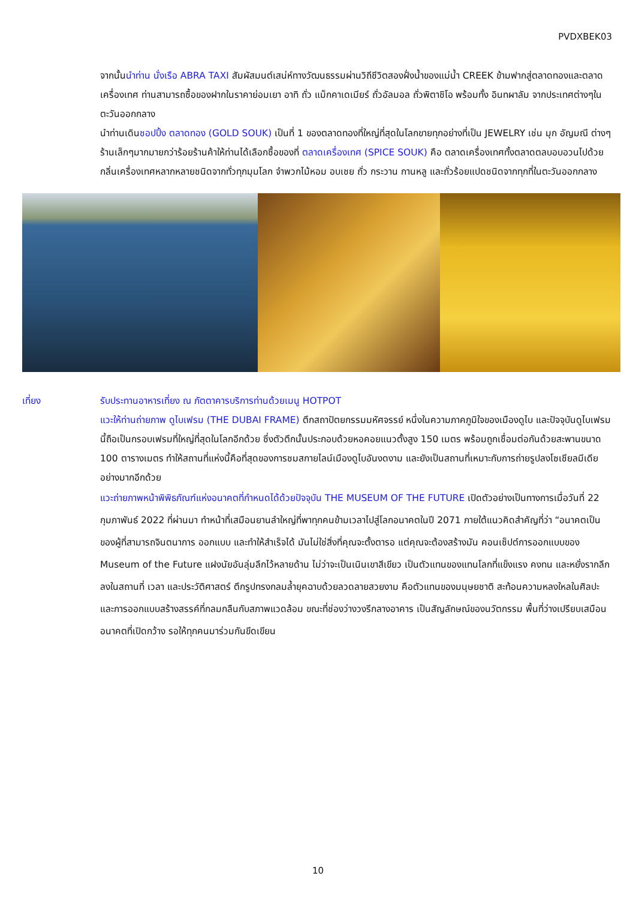PVDXBEK03
จากนั้นนำท่าน นั่งเรือ ABRA TAXI สัมผัสมนต์เสน่ห์ทางวัฒนธรรมผ่านวิถีชีวิตสองฝั่งน้ำของแม่น้ำ CREEK ข้ามฟากสู่ตลาดทองและตลาดเครื่องเทศ ท่านสามารถซื้อของฝากในราคาย่อมเยา อาทิ ถั่ว แม็กคาเดเมียร์ ถั่วอัลมอล ถั่วพิตาชิโอ พร้อมทั้ง อินทผาลัม จากประเทศต่างๆในตะวันออกกลาง
นำท่านเดินชอปปิ้ง ตลาดทอง (GOLD SOUK) เป็นที่ 1 ของตลาดทองที่ใหญ่ที่สุดในโลกขายทุกอย่างที่เป็น JEWELRY เช่น มุก อัญมณี ต่างๆร้านเล็กๆมากมายกว่าร้อยร้านค้าให้ท่านได้เลือกซื้อของที่ ตลาดเครื่องเทศ (SPICE SOUK) คือ ตลาดเครื่องเทศทั้งตลาดตลบอบอวนไปด้วยกลิ่นเครื่องเทศหลากหลายชนิดจากทั่วทุกมุมโลก จำพวกไม้หอม อบเชย ถั่ว กระวาน กานหลู และถั่วร้อยแปดชนิดจากทุกที่ในตะวันออกกลาง
เที่ยง รับประทานอาหารเที่ยง ณ ภัตตาคารบริการท่านด้วยเมนู HOTPOT
แวะให้ท่านถ่ายภาพ ดูไบเฟรม (THE DUBAI FRAME) ตึกสถาปัตยกรรมมหัศจรรย์ หนึ่งในความภาคภูมิใจของเมืองดูไบ และปัจจุบันดูไบเฟรมนี้ถือเป็นกรอบเฟรมที่ใหญ่ที่สุดในโลกอีกด้วย ซึ่งตัวตึกนั้นประกอบด้วยหอคอยแนวตั้งสูง 150 เมตร พร้อมถูกเชื่อมต่อกันด้วยสะพานขนาด 100 ตารางเมตร ทำให้สถานที่แห่งนี้คือที่สุดของการชมสกายไลน์เมืองดูไบอันงดงาม และยังเป็นสถานที่เหมาะกับการถ่ายรูปลงโซเชียลมีเดียอย่างมากอีกด้วย
แวะถ่ายภาพหน้าพิพิธภัณฑ์แห่งอนาคตที่กำหนดได้ด้วยปัจจุบัน THE MUSEUM OF THE FUTURE เปิดตัวอย่างเป็นทางการเมื่อวันที่ 22 กุมภาพันธ์ 2022 ที่ผ่านมา ทำหน้าที่เสมือนยานลำใหญ่ที่พาทุกคนข้ามเวลาไปสู่โลกอนาคตในปี 2071 ภายใต้แนวคิดสำคัญที่ว่า “อนาคตเป็นของผู้ที่สามารถจินตนาการ ออกแบบ และทำให้สำเร็จได้ มันไม่ใช่สิ่งที่คุณจะตั้งตารอ แต่คุณจะต้องสร้างมัน คอนเซ็ปต์การออกแบบของ Museum of the Future แฝงนัยอันลุ่มลึกไว้หลายด้าน ไม่ว่าจะเป็นเนินเขาสีเขียว เป็นตัวแทนของแทนโลกที่แข็งแรง คงทน และหยั่งรากลึกลงในสถานที่ เวลา และประวัติศาสตร์ ตึกรูปทรงกลมล้ำยุคฉาบด้วยลวดลายสวยงาม คือตัวแทนของมนุษยชาติ สะท้อนความหลงใหลในศิลปะ และการออกแบบสร้างสรรค์ที่กลมกลืนกับสภาพแวดล้อม ขณะที่ช่องว่างวงรีกลางอาคาร เป็นสัญลักษณ์ของนวัตกรรม พื้นที่ว่างเปรียบเสมือนอนาคตที่เปิดกว้าง รอให้ทุกคนมาร่วมกันขีดเขียน
10